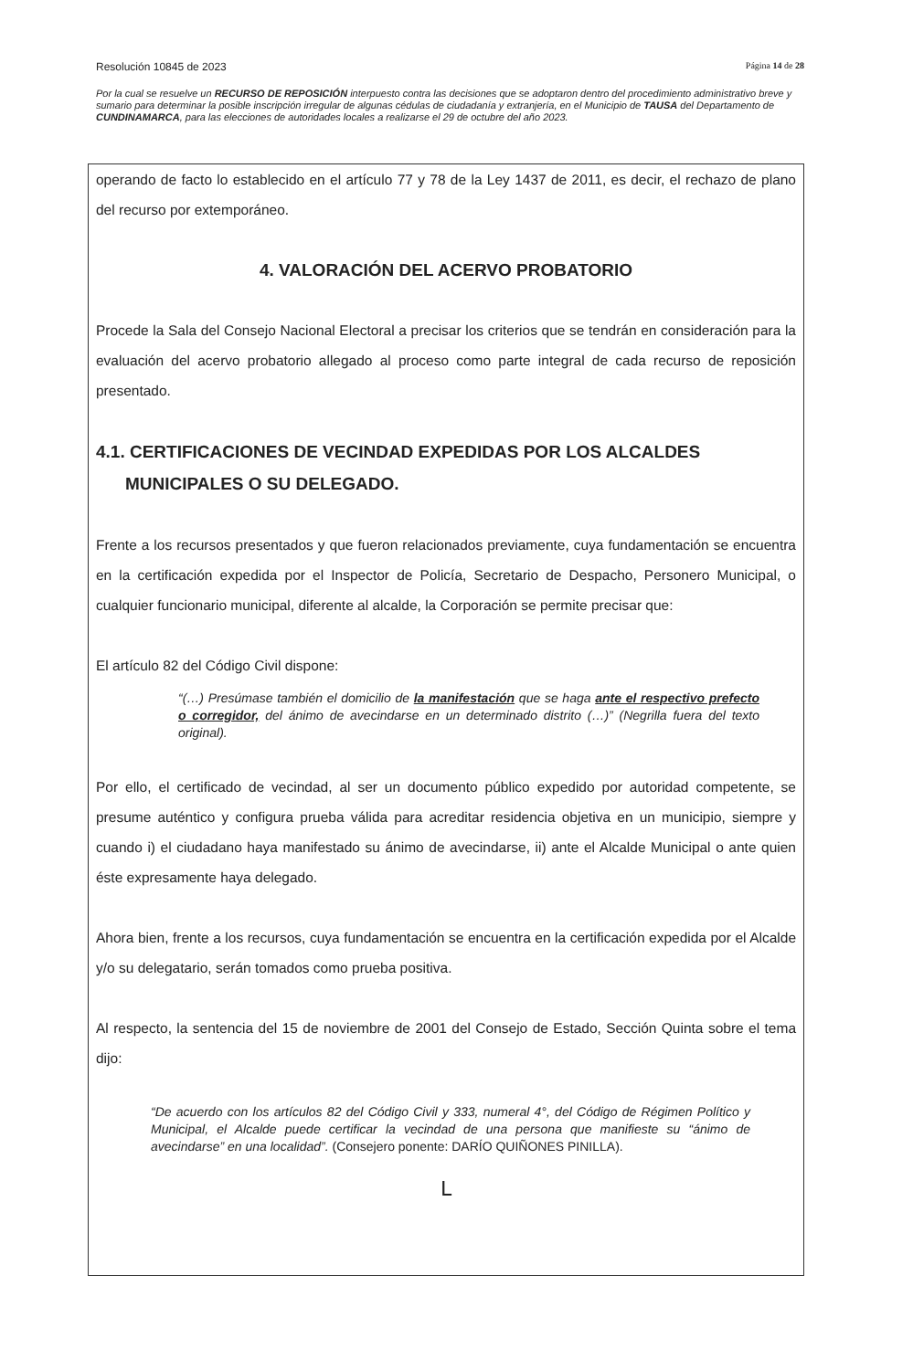Resolución 10845 de 2023 Página 14 de 28
Por la cual se resuelve un RECURSO DE REPOSICIÓN interpuesto contra las decisiones que se adoptaron dentro del procedimiento administrativo breve y sumario para determinar la posible inscripción irregular de algunas cédulas de ciudadanía y extranjería, en el Municipio de TAUSA del Departamento de CUNDINAMARCA, para las elecciones de autoridades locales a realizarse el 29 de octubre del año 2023.
operando de facto lo establecido en el artículo 77 y 78 de la Ley 1437 de 2011, es decir, el rechazo de plano del recurso por extemporáneo.
4. VALORACIÓN DEL ACERVO PROBATORIO
Procede la Sala del Consejo Nacional Electoral a precisar los criterios que se tendrán en consideración para la evaluación del acervo probatorio allegado al proceso como parte integral de cada recurso de reposición presentado.
4.1. CERTIFICACIONES DE VECINDAD EXPEDIDAS POR LOS ALCALDES MUNICIPALES O SU DELEGADO.
Frente a los recursos presentados y que fueron relacionados previamente, cuya fundamentación se encuentra en la certificación expedida por el Inspector de Policía, Secretario de Despacho, Personero Municipal, o cualquier funcionario municipal, diferente al alcalde, la Corporación se permite precisar que:
El artículo 82 del Código Civil dispone:
“(…) Presúmase también el domicilio de la manifestación que se haga ante el respectivo prefecto o corregidor, del ánimo de avecindarse en un determinado distrito (…)” (Negrilla fuera del texto original).
Por ello, el certificado de vecindad, al ser un documento público expedido por autoridad competente, se presume auténtico y configura prueba válida para acreditar residencia objetiva en un municipio, siempre y cuando i) el ciudadano haya manifestado su ánimo de avecindarse, ii) ante el Alcalde Municipal o ante quien éste expresamente haya delegado.
Ahora bien, frente a los recursos, cuya fundamentación se encuentra en la certificación expedida por el Alcalde y/o su delegatario, serán tomados como prueba positiva.
Al respecto, la sentencia del 15 de noviembre de 2001 del Consejo de Estado, Sección Quinta sobre el tema dijo:
“De acuerdo con los artículos 82 del Código Civil y 333, numeral 4°, del Código de Régimen Político y Municipal, el Alcalde puede certificar la vecindad de una persona que manifieste su “ánimo de avecindarse” en una localidad”. (Consejero ponente: DARÍO QUIÑONES PINILLA).
ᒪ